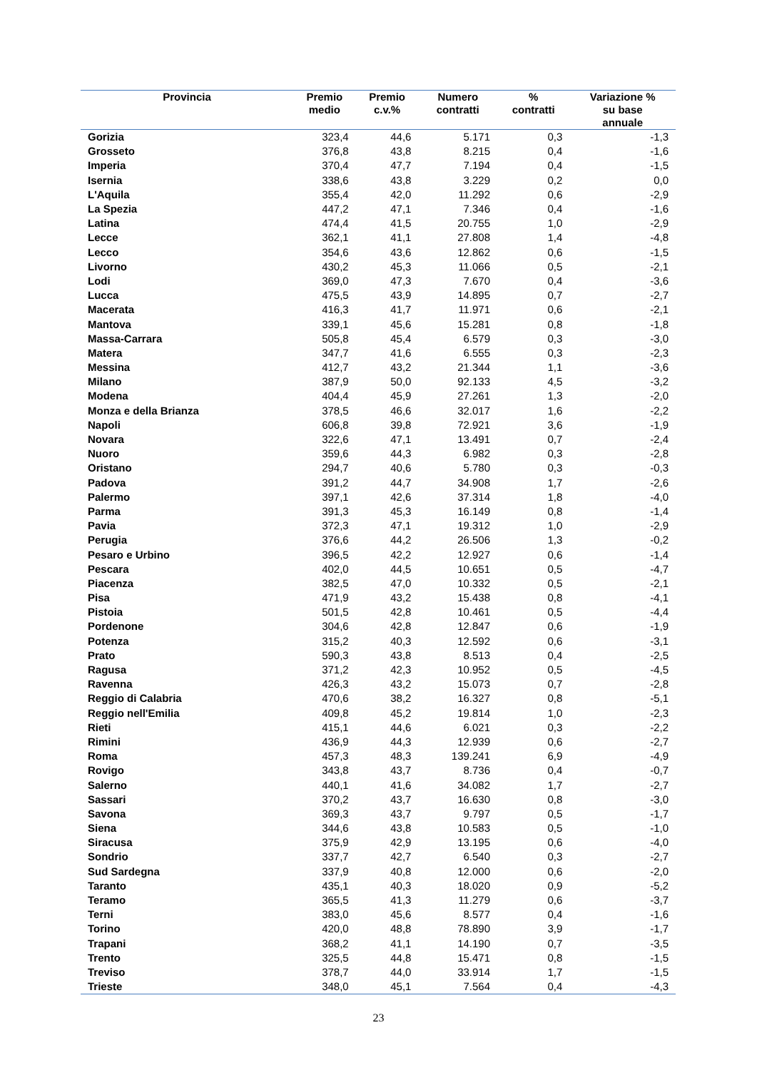| Provincia | Premio medio | Premio c.v.% | Numero contratti | % contratti | Variazione % su base annuale |
| --- | --- | --- | --- | --- | --- |
| Gorizia | 323,4 | 44,6 | 5.171 | 0,3 | -1,3 |
| Grosseto | 376,8 | 43,8 | 8.215 | 0,4 | -1,6 |
| Imperia | 370,4 | 47,7 | 7.194 | 0,4 | -1,5 |
| Isernia | 338,6 | 43,8 | 3.229 | 0,2 | 0,0 |
| L'Aquila | 355,4 | 42,0 | 11.292 | 0,6 | -2,9 |
| La Spezia | 447,2 | 47,1 | 7.346 | 0,4 | -1,6 |
| Latina | 474,4 | 41,5 | 20.755 | 1,0 | -2,9 |
| Lecce | 362,1 | 41,1 | 27.808 | 1,4 | -4,8 |
| Lecco | 354,6 | 43,6 | 12.862 | 0,6 | -1,5 |
| Livorno | 430,2 | 45,3 | 11.066 | 0,5 | -2,1 |
| Lodi | 369,0 | 47,3 | 7.670 | 0,4 | -3,6 |
| Lucca | 475,5 | 43,9 | 14.895 | 0,7 | -2,7 |
| Macerata | 416,3 | 41,7 | 11.971 | 0,6 | -2,1 |
| Mantova | 339,1 | 45,6 | 15.281 | 0,8 | -1,8 |
| Massa-Carrara | 505,8 | 45,4 | 6.579 | 0,3 | -3,0 |
| Matera | 347,7 | 41,6 | 6.555 | 0,3 | -2,3 |
| Messina | 412,7 | 43,2 | 21.344 | 1,1 | -3,6 |
| Milano | 387,9 | 50,0 | 92.133 | 4,5 | -3,2 |
| Modena | 404,4 | 45,9 | 27.261 | 1,3 | -2,0 |
| Monza e della Brianza | 378,5 | 46,6 | 32.017 | 1,6 | -2,2 |
| Napoli | 606,8 | 39,8 | 72.921 | 3,6 | -1,9 |
| Novara | 322,6 | 47,1 | 13.491 | 0,7 | -2,4 |
| Nuoro | 359,6 | 44,3 | 6.982 | 0,3 | -2,8 |
| Oristano | 294,7 | 40,6 | 5.780 | 0,3 | -0,3 |
| Padova | 391,2 | 44,7 | 34.908 | 1,7 | -2,6 |
| Palermo | 397,1 | 42,6 | 37.314 | 1,8 | -4,0 |
| Parma | 391,3 | 45,3 | 16.149 | 0,8 | -1,4 |
| Pavia | 372,3 | 47,1 | 19.312 | 1,0 | -2,9 |
| Perugia | 376,6 | 44,2 | 26.506 | 1,3 | -0,2 |
| Pesaro e Urbino | 396,5 | 42,2 | 12.927 | 0,6 | -1,4 |
| Pescara | 402,0 | 44,5 | 10.651 | 0,5 | -4,7 |
| Piacenza | 382,5 | 47,0 | 10.332 | 0,5 | -2,1 |
| Pisa | 471,9 | 43,2 | 15.438 | 0,8 | -4,1 |
| Pistoia | 501,5 | 42,8 | 10.461 | 0,5 | -4,4 |
| Pordenone | 304,6 | 42,8 | 12.847 | 0,6 | -1,9 |
| Potenza | 315,2 | 40,3 | 12.592 | 0,6 | -3,1 |
| Prato | 590,3 | 43,8 | 8.513 | 0,4 | -2,5 |
| Ragusa | 371,2 | 42,3 | 10.952 | 0,5 | -4,5 |
| Ravenna | 426,3 | 43,2 | 15.073 | 0,7 | -2,8 |
| Reggio di Calabria | 470,6 | 38,2 | 16.327 | 0,8 | -5,1 |
| Reggio nell'Emilia | 409,8 | 45,2 | 19.814 | 1,0 | -2,3 |
| Rieti | 415,1 | 44,6 | 6.021 | 0,3 | -2,2 |
| Rimini | 436,9 | 44,3 | 12.939 | 0,6 | -2,7 |
| Roma | 457,3 | 48,3 | 139.241 | 6,9 | -4,9 |
| Rovigo | 343,8 | 43,7 | 8.736 | 0,4 | -0,7 |
| Salerno | 440,1 | 41,6 | 34.082 | 1,7 | -2,7 |
| Sassari | 370,2 | 43,7 | 16.630 | 0,8 | -3,0 |
| Savona | 369,3 | 43,7 | 9.797 | 0,5 | -1,7 |
| Siena | 344,6 | 43,8 | 10.583 | 0,5 | -1,0 |
| Siracusa | 375,9 | 42,9 | 13.195 | 0,6 | -4,0 |
| Sondrio | 337,7 | 42,7 | 6.540 | 0,3 | -2,7 |
| Sud Sardegna | 337,9 | 40,8 | 12.000 | 0,6 | -2,0 |
| Taranto | 435,1 | 40,3 | 18.020 | 0,9 | -5,2 |
| Teramo | 365,5 | 41,3 | 11.279 | 0,6 | -3,7 |
| Terni | 383,0 | 45,6 | 8.577 | 0,4 | -1,6 |
| Torino | 420,0 | 48,8 | 78.890 | 3,9 | -1,7 |
| Trapani | 368,2 | 41,1 | 14.190 | 0,7 | -3,5 |
| Trento | 325,5 | 44,8 | 15.471 | 0,8 | -1,5 |
| Treviso | 378,7 | 44,0 | 33.914 | 1,7 | -1,5 |
| Trieste | 348,0 | 45,1 | 7.564 | 0,4 | -4,3 |
23